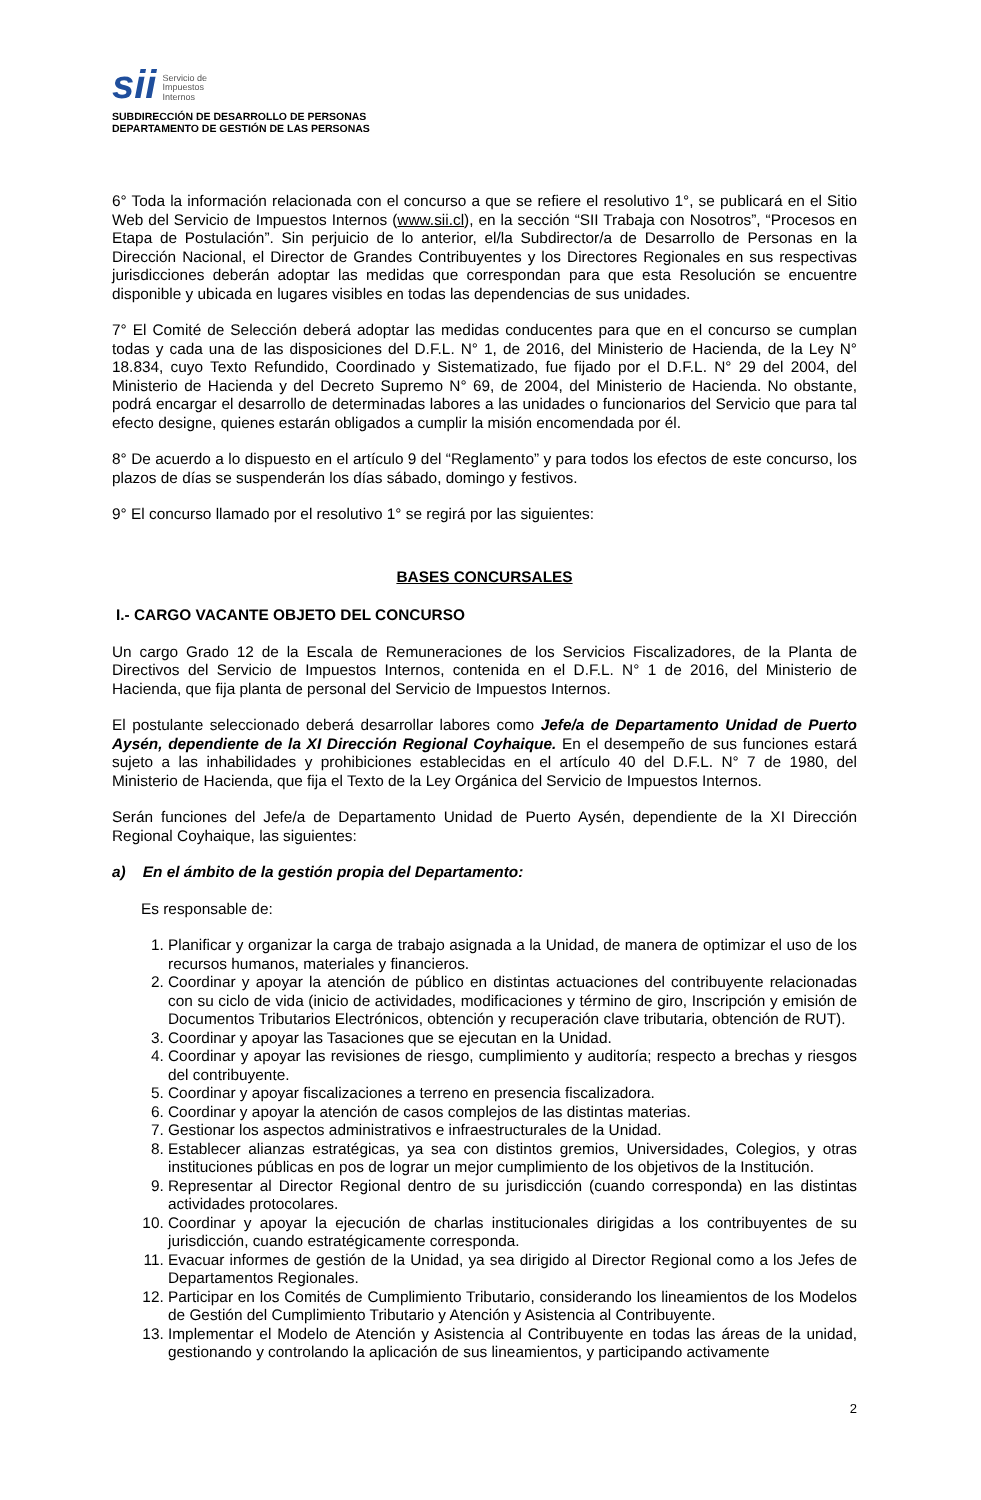sii Servicio de
Impuestos
Internos
SUBDIRECCIÓN DE DESARROLLO DE PERSONAS
DEPARTAMENTO DE GESTIÓN DE LAS PERSONAS
6° Toda la información relacionada con el concurso a que se refiere el resolutivo 1°, se publicará en el Sitio Web del Servicio de Impuestos Internos (www.sii.cl), en la sección “SII Trabaja con Nosotros”, “Procesos en Etapa de Postulación”. Sin perjuicio de lo anterior, el/la Subdirector/a de Desarrollo de Personas en la Dirección Nacional, el Director de Grandes Contribuyentes y los Directores Regionales en sus respectivas jurisdicciones deberán adoptar las medidas que correspondan para que esta Resolución se encuentre disponible y ubicada en lugares visibles en todas las dependencias de sus unidades.
7° El Comité de Selección deberá adoptar las medidas conducentes para que en el concurso se cumplan todas y cada una de las disposiciones del D.F.L. N° 1, de 2016, del Ministerio de Hacienda, de la Ley N° 18.834, cuyo Texto Refundido, Coordinado y Sistematizado, fue fijado por el D.F.L. N° 29 del 2004, del Ministerio de Hacienda y del Decreto Supremo N° 69, de 2004, del Ministerio de Hacienda. No obstante, podrá encargar el desarrollo de determinadas labores a las unidades o funcionarios del Servicio que para tal efecto designe, quienes estarán obligados a cumplir la misión encomendada por él.
8° De acuerdo a lo dispuesto en el artículo 9 del “Reglamento” y para todos los efectos de este concurso, los plazos de días se suspenderán los días sábado, domingo y festivos.
9° El concurso llamado por el resolutivo 1° se regirá por las siguientes:
BASES CONCURSALES
I.- CARGO VACANTE OBJETO DEL CONCURSO
Un cargo Grado 12 de la Escala de Remuneraciones de los Servicios Fiscalizadores, de la Planta de Directivos del Servicio de Impuestos Internos, contenida en el D.F.L. N° 1 de 2016, del Ministerio de Hacienda, que fija planta de personal del Servicio de Impuestos Internos.
El postulante seleccionado deberá desarrollar labores como Jefe/a de Departamento Unidad de Puerto Aysén, dependiente de la XI Dirección Regional Coyhaique. En el desempeño de sus funciones estará sujeto a las inhabilidades y prohibiciones establecidas en el artículo 40 del D.F.L. N° 7 de 1980, del Ministerio de Hacienda, que fija el Texto de la Ley Orgánica del Servicio de Impuestos Internos.
Serán funciones del Jefe/a de Departamento Unidad de Puerto Aysén, dependiente de la XI Dirección Regional Coyhaique, las siguientes:
a) En el ámbito de la gestión propia del Departamento:
Es responsable de:
1. Planificar y organizar la carga de trabajo asignada a la Unidad, de manera de optimizar el uso de los recursos humanos, materiales y financieros.
2. Coordinar y apoyar la atención de público en distintas actuaciones del contribuyente relacionadas con su ciclo de vida (inicio de actividades, modificaciones y término de giro, Inscripción y emisión de Documentos Tributarios Electrónicos, obtención y recuperación clave tributaria, obtención de RUT).
3. Coordinar y apoyar las Tasaciones que se ejecutan en la Unidad.
4. Coordinar y apoyar las revisiones de riesgo, cumplimiento y auditoría; respecto a brechas y riesgos del contribuyente.
5. Coordinar y apoyar fiscalizaciones a terreno en presencia fiscalizadora.
6. Coordinar y apoyar la atención de casos complejos de las distintas materias.
7. Gestionar los aspectos administrativos e infraestructurales de la Unidad.
8. Establecer alianzas estratégicas, ya sea con distintos gremios, Universidades, Colegios, y otras instituciones públicas en pos de lograr un mejor cumplimiento de los objetivos de la Institución.
9. Representar al Director Regional dentro de su jurisdicción (cuando corresponda) en las distintas actividades protocolares.
10. Coordinar y apoyar la ejecución de charlas institucionales dirigidas a los contribuyentes de su jurisdicción, cuando estratégicamente corresponda.
11. Evacuar informes de gestión de la Unidad, ya sea dirigido al Director Regional como a los Jefes de Departamentos Regionales.
12. Participar en los Comités de Cumplimiento Tributario, considerando los lineamientos de los Modelos de Gestión del Cumplimiento Tributario y Atención y Asistencia al Contribuyente.
13. Implementar el Modelo de Atención y Asistencia al Contribuyente en todas las áreas de la unidad, gestionando y controlando la aplicación de sus lineamientos, y participando activamente
2